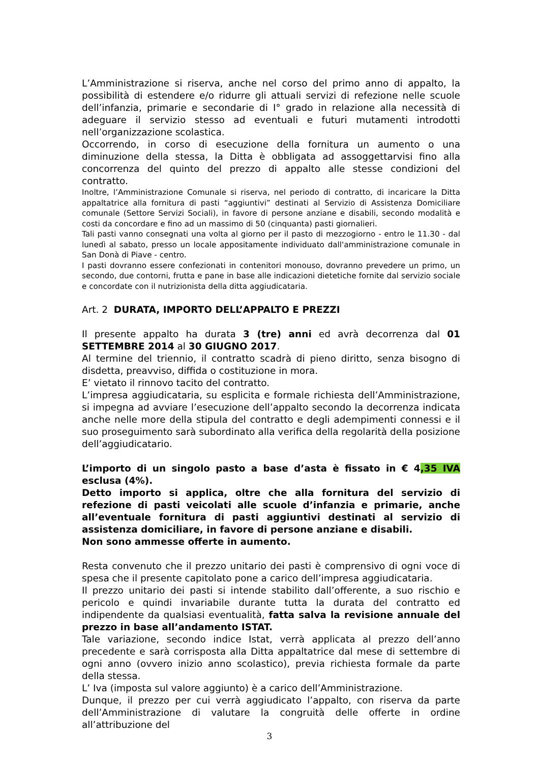L’Amministrazione si riserva, anche nel corso del primo anno di appalto, la possibilità di estendere e/o ridurre gli attuali servizi di refezione nelle scuole dell’infanzia, primarie e secondarie di I° grado in relazione alla necessità di adeguare il servizio stesso ad eventuali e futuri mutamenti introdotti nell’organizzazione scolastica.
Occorrendo, in corso di esecuzione della fornitura un aumento o una diminuzione della stessa, la Ditta è obbligata ad assoggettarvisi fino alla concorrenza del quinto del prezzo di appalto alle stesse condizioni del contratto.
Inoltre, l’Amministrazione Comunale si riserva, nel periodo di contratto, di incaricare la Ditta appaltatrice alla fornitura di pasti “aggiuntivi” destinati al Servizio di Assistenza Domiciliare comunale (Settore Servizi Sociali), in favore di persone anziane e disabili, secondo modalità e costi da concordare e fino ad un massimo di 50 (cinquanta) pasti giornalieri.
Tali pasti vanno consegnati una volta al giorno per il pasto di mezzogiorno - entro le 11.30 - dal lunedì al sabato, presso un locale appositamente individuato dall'amministrazione comunale in San Donà di Piave - centro.
I pasti dovranno essere confezionati in contenitori monouso, dovranno prevedere un primo, un secondo, due contorni, frutta e pane in base alle indicazioni dietetiche fornite dal servizio sociale e concordate con il nutrizionista della ditta aggiudicataria.
Art. 2 DURATA, IMPORTO DELL’APPALTO E PREZZI
Il presente appalto ha durata 3 (tre) anni ed avrà decorrenza dal 01 SETTEMBRE 2014 al 30 GIUGNO 2017.
Al termine del triennio, il contratto scadrà di pieno diritto, senza bisogno di disdetta, preavviso, diffida o costituzione in mora.
E’ vietato il rinnovo tacito del contratto.
L’impresa aggiudicataria, su esplicita e formale richiesta dell’Amministrazione, si impegna ad avviare l’esecuzione dell’appalto secondo la decorrenza indicata anche nelle more della stipula del contratto e degli adempimenti connessi e il suo proseguimento sarà subordinato alla verifica della regolarità della posizione dell’aggiudicatario.
L’importo di un singolo pasto a base d’asta è fissato in € 4,35 IVA esclusa (4%).
Detto importo si applica, oltre che alla fornitura del servizio di refezione di pasti veicolati alle scuole d’infanzia e primarie, anche all’eventuale fornitura di pasti aggiuntivi destinati al servizio di assistenza domiciliare, in favore di persone anziane e disabili.
Non sono ammesse offerte in aumento.
Resta convenuto che il prezzo unitario dei pasti è comprensivo di ogni voce di spesa che il presente capitolato pone a carico dell’impresa aggiudicataria.
Il prezzo unitario dei pasti si intende stabilito dall’offerente, a suo rischio e pericolo e quindi invariabile durante tutta la durata del contratto ed indipendente da qualsiasi eventualità, fatta salva la revisione annuale del prezzo in base all’andamento ISTAT.
Tale variazione, secondo indice Istat, verrà applicata al prezzo dell’anno precedente e sarà corrisposta alla Ditta appaltatrice dal mese di settembre di ogni anno (ovvero inizio anno scolastico), previa richiesta formale da parte della stessa.
L’ Iva (imposta sul valore aggiunto) è a carico dell’Amministrazione.
Dunque, il prezzo per cui verrà aggiudicato l’appalto, con riserva da parte dell’Amministrazione di valutare la congruità delle offerte in ordine all’attribuzione del
3